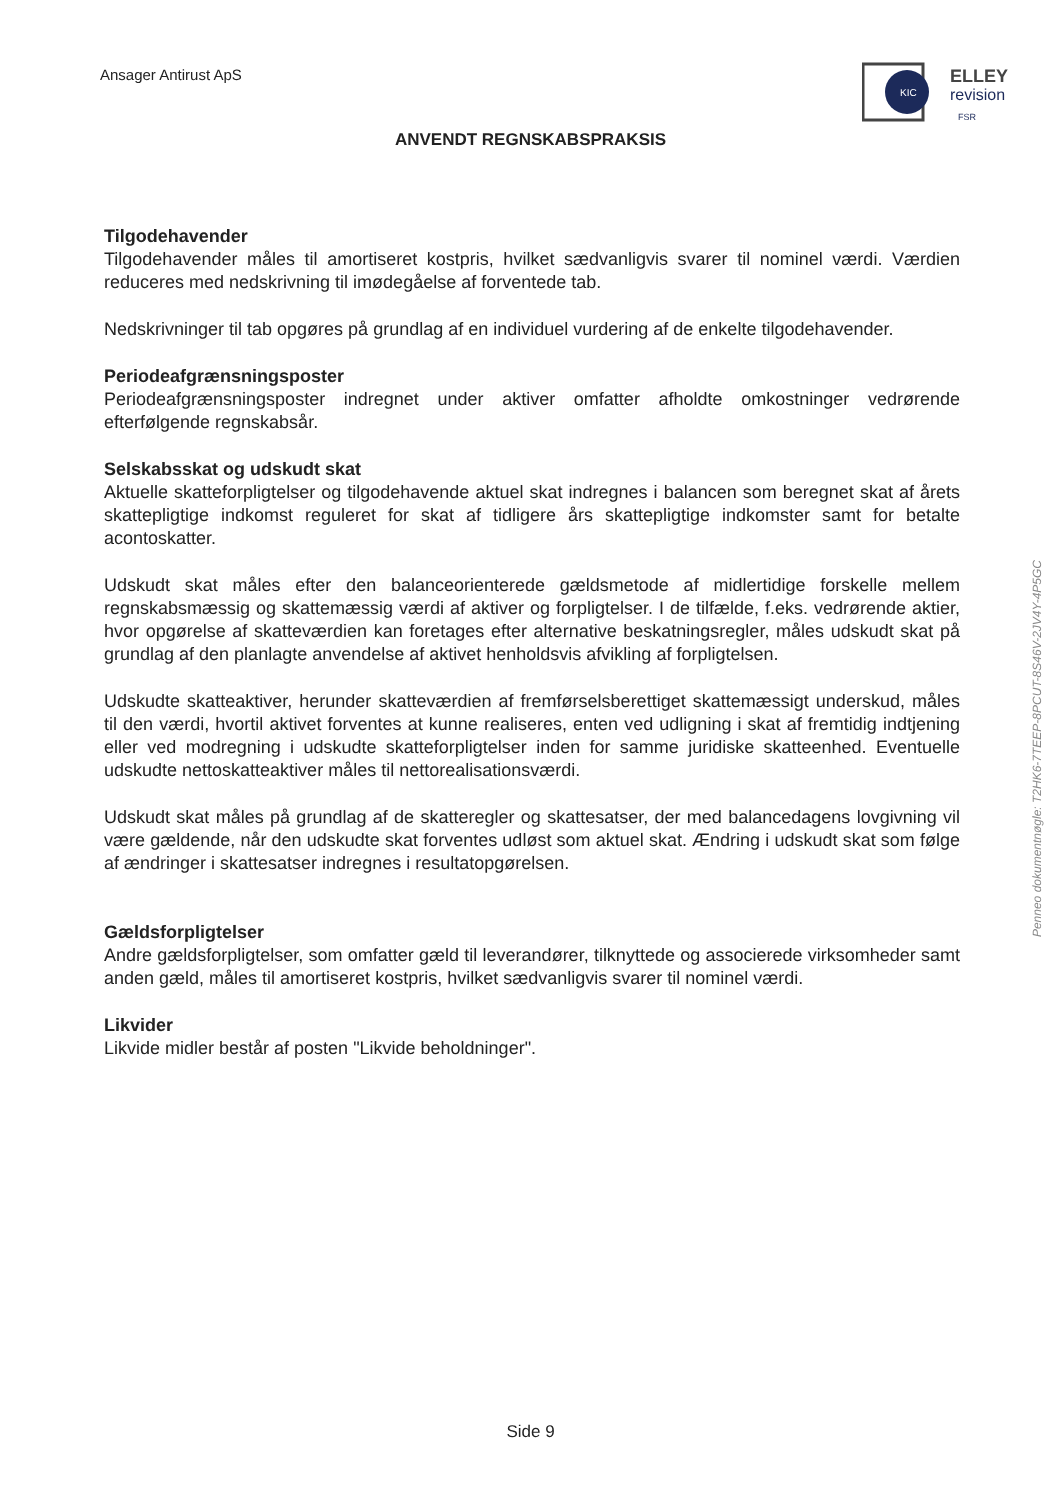Ansager Antirust ApS
KIC
ELLEY
revision
FSR
ANVENDT REGNSKABSPRAKSIS
Tilgodehavender
Tilgodehavender måles til amortiseret kostpris, hvilket sædvanligvis svarer til nominel værdi. Værdien reduceres med nedskrivning til imødegåelse af forventede tab.
Nedskrivninger til tab opgøres på grundlag af en individuel vurdering af de enkelte tilgodehavender.
Periodeafgrænsningsposter
Periodeafgrænsningsposter indregnet under aktiver omfatter afholdte omkostninger vedrørende efterfølgende regnskabsår.
Selskabsskat og udskudt skat
Aktuelle skatteforpligtelser og tilgodehavende aktuel skat indregnes i balancen som beregnet skat af årets skattepligtige indkomst reguleret for skat af tidligere års skattepligtige indkomster samt for betalte acontoskatter.
Udskudt skat måles efter den balanceorienterede gældsmetode af midlertidige forskelle mellem regnskabsmæssig og skattemæssig værdi af aktiver og forpligtelser. I de tilfælde, f.eks. vedrørende aktier, hvor opgørelse af skatteværdien kan foretages efter alternative beskatningsregler, måles udskudt skat på grundlag af den planlagte anvendelse af aktivet henholdsvis afvikling af forpligtelsen.
Udskudte skatteaktiver, herunder skatteværdien af fremførselsberettiget skattemæssigt underskud, måles til den værdi, hvortil aktivet forventes at kunne realiseres, enten ved udligning i skat af fremtidig indtjening eller ved modregning i udskudte skatteforpligtelser inden for samme juridiske skatteenhed. Eventuelle udskudte nettoskatteaktiver måles til nettorealisationsværdi.
Udskudt skat måles på grundlag af de skatteregler og skattesatser, der med balancedagens lovgivning vil være gældende, når den udskudte skat forventes udløst som aktuel skat. Ændring i udskudt skat som følge af ændringer i skattesatser indregnes i resultatopgørelsen.
Gældsforpligtelser
Andre gældsforpligtelser, som omfatter gæld til leverandører, tilknyttede og associerede virksomheder samt anden gæld, måles til amortiseret kostpris, hvilket sædvanligvis svarer til nominel værdi.
Likvider
Likvide midler består af posten "Likvide beholdninger".
Penneo dokumentnøgle: T2HK6-7TEEP-8PCUT-8S46V-2JV4Y-4P5GC
Side 9